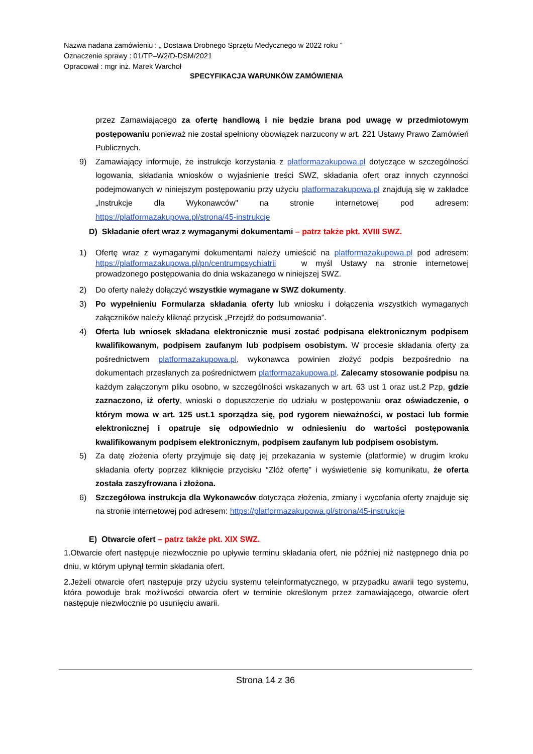Nazwa nadana zamówieniu : „ Dostawa Drobnego Sprzętu Medycznego w 2022 roku ”
Oznaczenie sprawy : 01/TP–W2/D-DSM/2021
Opracował : mgr inż. Marek Warchoł
SPECYFIKACJA WARUNKÓW ZAMÓWIENIA
przez Zamawiającego za ofertę handlową i nie będzie brana pod uwagę w przedmiotowym postępowaniu ponieważ nie został spełniony obowiązek narzucony w art. 221 Ustawy Prawo Zamówień Publicznych.
9) Zamawiający informuje, że instrukcje korzystania z platformazakupowa.pl dotyczące w szczególności logowania, składania wniosków o wyjaśnienie treści SWZ, składania ofert oraz innych czynności podejmowanych w niniejszym postępowaniu przy użyciu platformazakupowa.pl znajdują się w zakładce „Instrukcje dla Wykonawców" na stronie internetowej pod adresem: https://platformazakupowa.pl/strona/45-instrukcje
D) Składanie ofert wraz z wymaganymi dokumentami – patrz także pkt. XVIII SWZ.
1) Ofertę wraz z wymaganymi dokumentami należy umieścić na platformazakupowa.pl pod adresem: https://platformazakupowa.pl/pn/centrumpsychiatrii w myśl Ustawy na stronie internetowej prowadzonego postępowania do dnia wskazanego w niniejszej SWZ.
2) Do oferty należy dołączyć wszystkie wymagane w SWZ dokumenty.
3) Po wypełnieniu Formularza składania oferty lub wniosku i dołączenia wszystkich wymaganych załączników należy kliknąć przycisk „Przejdź do podsumowania”.
4) Oferta lub wniosek składana elektronicznie musi zostać podpisana elektronicznym podpisem kwalifikowanym, podpisem zaufanym lub podpisem osobistym. W procesie składania oferty za pośrednictwem platformazakupowa.pl, wykonawca powinien złożyć podpis bezpośrednio na dokumentach przesłanych za pośrednictwem platformazakupowa.pl. Zalecamy stosowanie podpisu na każdym załączonym pliku osobno, w szczególności wskazanych w art. 63 ust 1 oraz ust.2 Pzp, gdzie zaznaczono, iż oferty, wnioski o dopuszczenie do udziału w postępowaniu oraz oświadczenie, o którym mowa w art. 125 ust.1 sporządza się, pod rygorem nieważności, w postaci lub formie elektronicznej i opatruje się odpowiednio w odniesieniu do wartości postępowania kwalifikowanym podpisem elektronicznym, podpisem zaufanym lub podpisem osobistym.
5) Za datę złożenia oferty przyjmuje się datę jej przekazania w systemie (platformie) w drugim kroku składania oferty poprzez kliknięcie przycisku “Złóż ofertę” i wyświetlenie się komunikatu, że oferta została zaszyfrowana i złożona.
6) Szczegółowa instrukcja dla Wykonawców dotycząca złożenia, zmiany i wycofania oferty znajduje się na stronie internetowej pod adresem: https://platformazakupowa.pl/strona/45-instrukcje
E) Otwarcie ofert – patrz także pkt. XIX SWZ.
1.Otwarcie ofert następuje niezwłocznie po upływie terminu składania ofert, nie później niż następnego dnia po dniu, w którym upłynął termin składania ofert.
2.Jeżeli otwarcie ofert następuje przy użyciu systemu teleinformatycznego, w przypadku awarii tego systemu, która powoduje brak możliwości otwarcia ofert w terminie określonym przez zamawiającego, otwarcie ofert następuje niezwłocznie po usunięciu awarii.
Strona 14 z 36